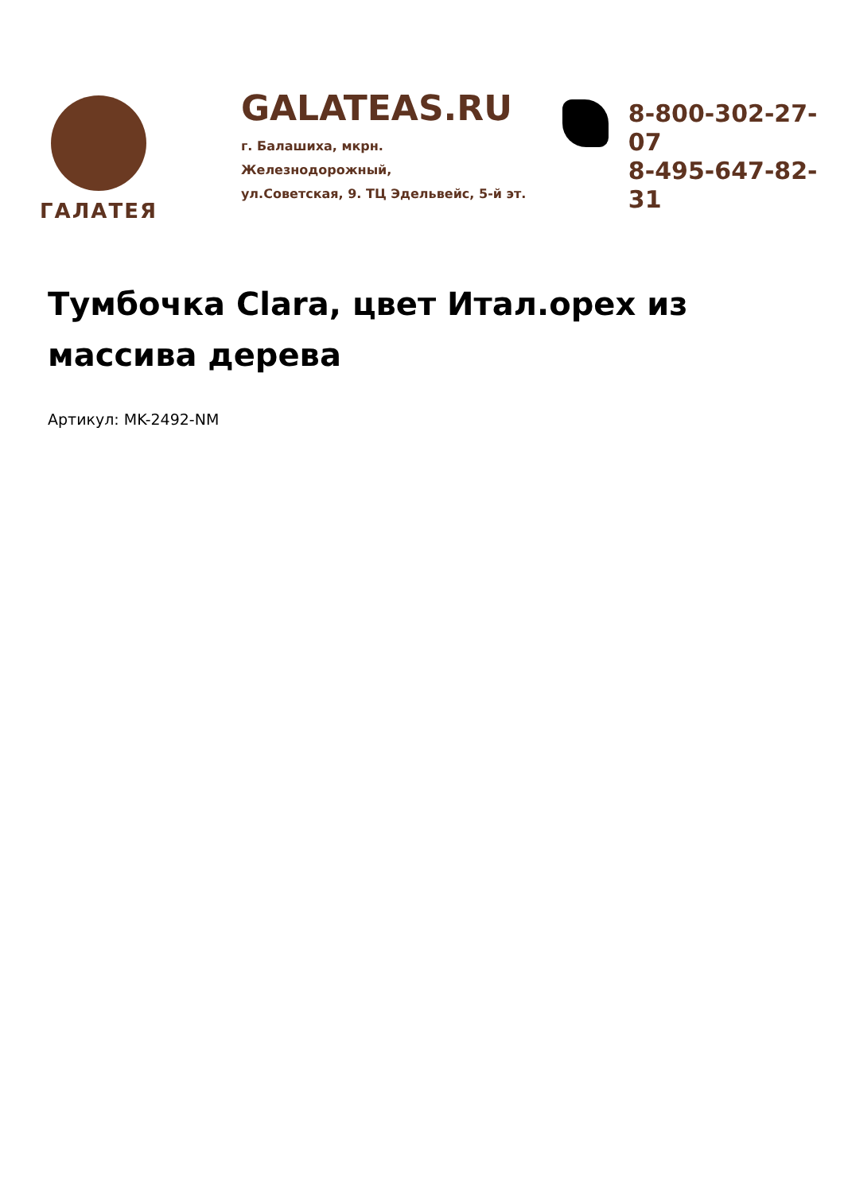ГАЛАТЕЯ
GALATEAS.RU
г. Балашиха, мкрн. Железнодорожный,
ул.Советская, 9. ТЦ Эдельвейс, 5-й эт.
8-800-302-27-07
8-495-647-82-31
Тумбочка Clara, цвет Итал.орех из массива дерева
Артикул: MK-2492-NM